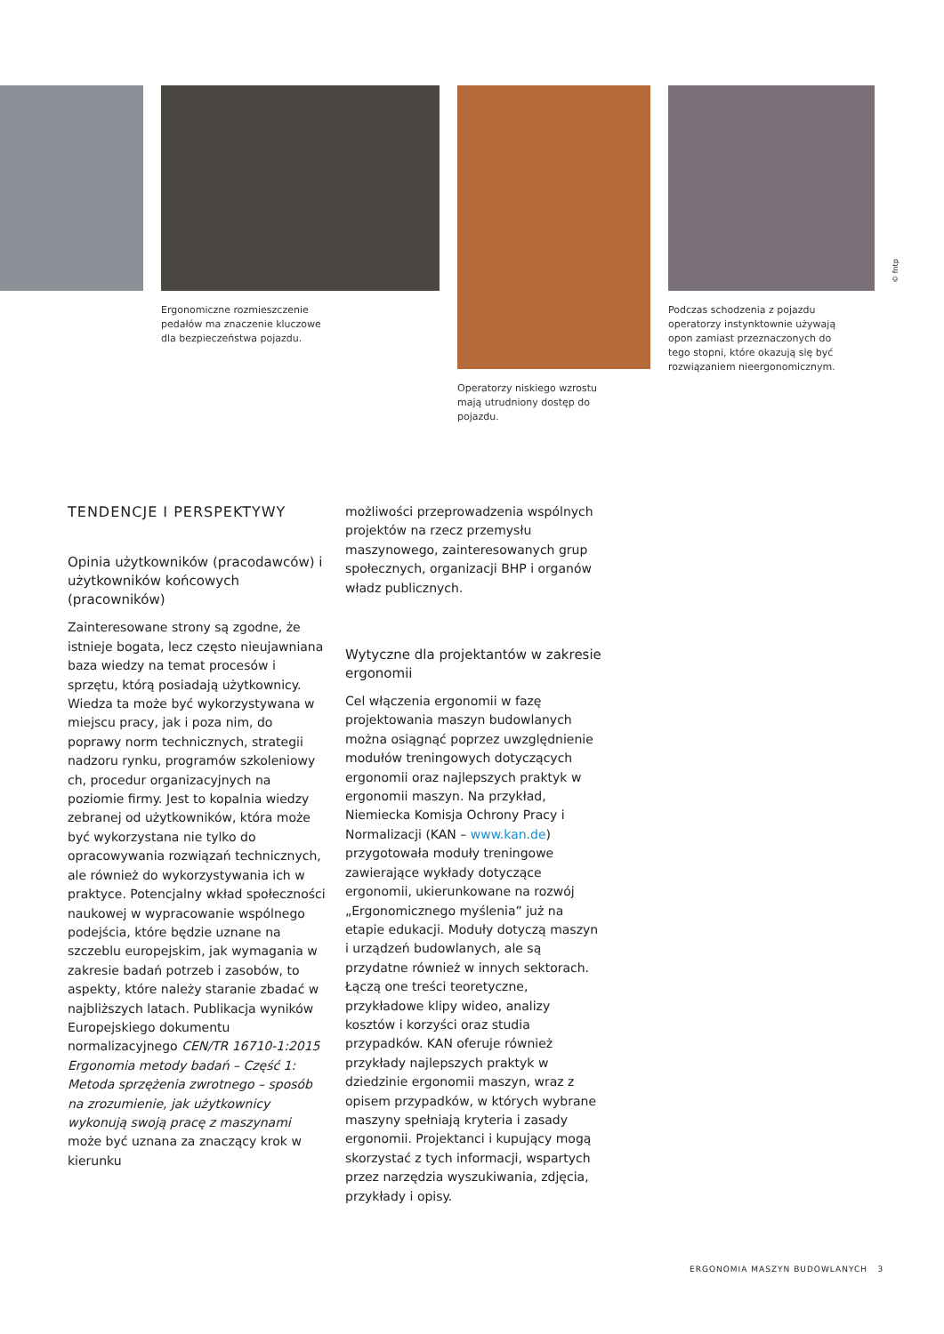© fntp
Ergonomiczne rozmieszczenie pedałów ma znaczenie kluczowe dla bezpieczeństwa pojazdu.
Operatorzy niskiego wzrostu mają utrudniony dostęp do pojazdu.
Podczas schodzenia z pojazdu operatorzy instynktownie używają opon zamiast przeznaczonych do tego stopni, które okazują się być rozwiązaniem nieergonomicznym.
TENDENCJE I PERSPEKTYWY
Opinia użytkowników (pracodawców) i użytkowników końcowych (pracowników)
Zainteresowane strony są zgodne, że istnieje bogata, lecz często nieujawniana baza wiedzy na temat procesów i sprzętu, którą posiadają użytkownicy. Wiedza ta może być wykorzystywana w miejscu pracy, jak i poza nim, do poprawy norm technicznych, strategii nadzoru rynku, programów szkoleniowy ch, procedur organizacyjnych na poziomie firmy. Jest to kopalnia wiedzy zebranej od użytkowników, która może być wykorzystana nie tylko do opracowywania rozwiązań technicznych, ale również do wykorzystywania ich w praktyce. Potencjalny wkład społeczności naukowej w wypracowanie wspólnego podejścia, które będzie uznane na szczeblu europejskim, jak wymagania w zakresie badań potrzeb i zasobów, to aspekty, które należy staranie zbadać w najbliższych latach. Publikacja wyników Europejskiego dokumentu normalizacyjnego CEN/TR 16710-1:2015 Ergonomia metody badań – Część 1: Metoda sprzężenia zwrotnego – sposób na zrozumienie, jak użytkownicy wykonują swoją pracę z maszynami może być uznana za znaczący krok w kierunku
możliwości przeprowadzenia wspólnych projektów na rzecz przemysłu maszynowego, zainteresowanych grup społecznych, organizacji BHP i organów władz publicznych.
Wytyczne dla projektantów w zakresie ergonomii
Cel włączenia ergonomii w fazę projektowania maszyn budowlanych można osiągnąć poprzez uwzględnienie modułów treningowych dotyczących ergonomii oraz najlepszych praktyk w ergonomii maszyn. Na przykład, Niemiecka Komisja Ochrony Pracy i Normalizacji (KAN – www.kan.de) przygotowała moduły treningowe zawierające wykłady dotyczące ergonomii, ukierunkowane na rozwój „Ergonomicznego myślenia” już na etapie edukacji. Moduły dotyczą maszyn i urządzeń budowlanych, ale są przydatne również w innych sektorach. Łączą one treści teoretyczne, przykładowe klipy wideo, analizy kosztów i korzyści oraz studia przypadków. KAN oferuje również przykłady najlepszych praktyk w dziedzinie ergonomii maszyn, wraz z opisem przypadków, w których wybrane maszyny spełniają kryteria i zasady ergonomii. Projektanci i kupujący mogą skorzystać z tych informacji, wspartych przez narzędzia wyszukiwania, zdjęcia, przykłady i opisy.
ERGONOMIA MASZYN BUDOWLANYCH 3